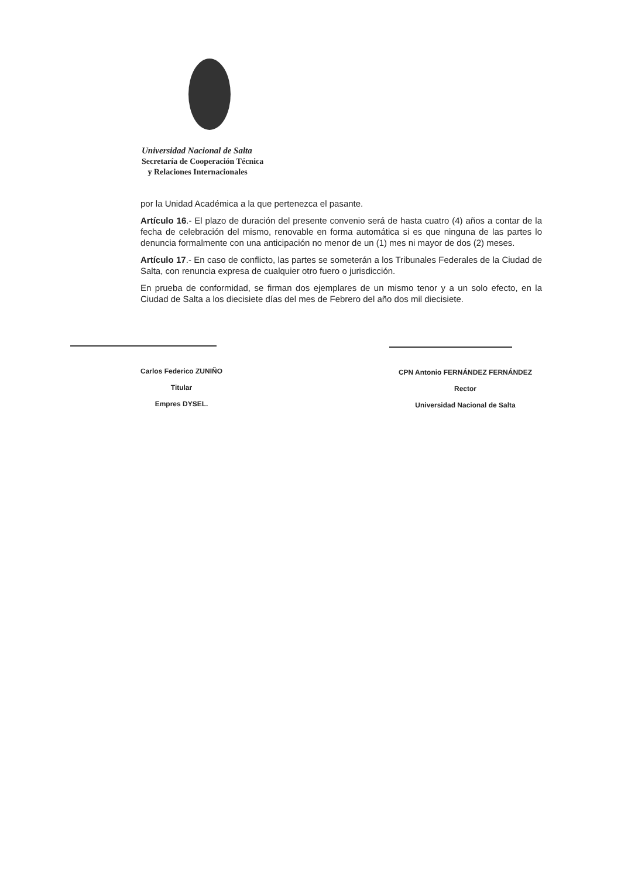Universidad Nacional de Salta
Secretaría de Cooperación Técnica
y Relaciones Internacionales
por la Unidad Académica a la que pertenezca el pasante.
Artículo 16.- El plazo de duración del presente convenio será de hasta cuatro (4) años a contar de la fecha de celebración del mismo, renovable en forma automática si es que ninguna de las partes lo denuncia formalmente con una anticipación no menor de un (1) mes ni mayor de dos (2) meses.
Artículo 17.- En caso de conflicto, las partes se someterán a los Tribunales Federales de la Ciudad de Salta, con renuncia expresa de cualquier otro fuero o jurisdicción.
En prueba de conformidad, se firman dos ejemplares de un mismo tenor y a un solo efecto, en la Ciudad de Salta a los diecisiete días del mes de Febrero del año dos mil diecisiete.
Carlos Federico ZUNIÑO
Titular
Empres DYSEL.
CPN Antonio FERNÁNDEZ FERNÁNDEZ
Rector
Universidad Nacional de Salta